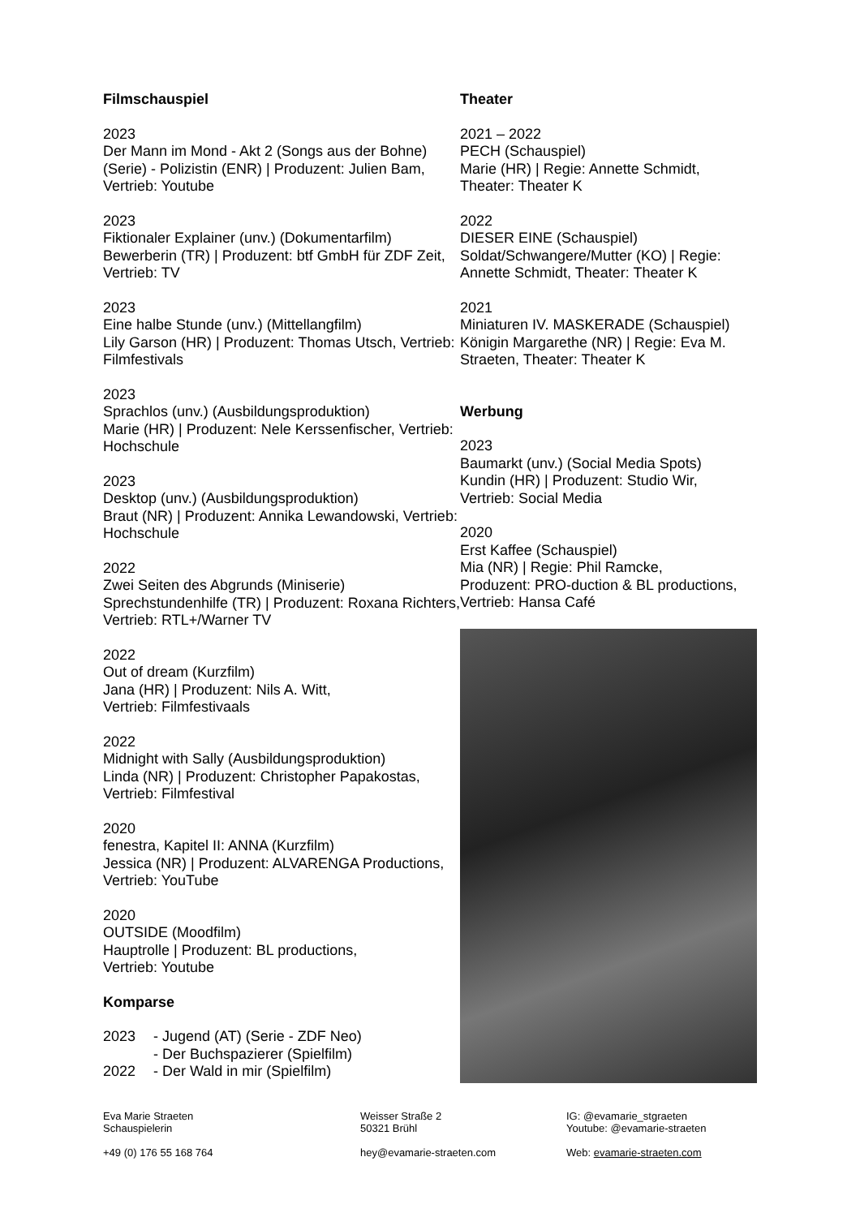Filmschauspiel
2023
Der Mann im Mond - Akt 2 (Songs aus der Bohne) (Serie) - Polizistin (ENR) | Produzent: Julien Bam, Vertrieb: Youtube
2023
Fiktionaler Explainer (unv.) (Dokumentarfilm) Bewerberin (TR) | Produzent: btf GmbH für ZDF Zeit, Vertrieb: TV
2023
Eine halbe Stunde (unv.) (Mittellangfilm)
Lily Garson (HR) | Produzent: Thomas Utsch, Vertrieb: Filmfestivals
2023
Sprachlos (unv.) (Ausbildungsproduktion)
Marie (HR) | Produzent: Nele Kerssenfischer, Vertrieb: Hochschule
2023
Desktop (unv.) (Ausbildungsproduktion)
Braut (NR) | Produzent: Annika Lewandowski, Vertrieb: Hochschule
2022
Zwei Seiten des Abgrunds (Miniserie)
Sprechstundenhilfe (TR) | Produzent: Roxana Richters, Vertrieb: RTL+/Warner TV
2022
Out of dream (Kurzfilm)
Jana (HR) | Produzent: Nils A. Witt,
Vertrieb: Filmfestivaals
2022
Midnight with Sally (Ausbildungsproduktion)
Linda (NR) | Produzent: Christopher Papakostas, Vertrieb: Filmfestival
2020
fenestra, Kapitel II: ANNA (Kurzfilm)
Jessica (NR) | Produzent: ALVARENGA Productions, Vertrieb: YouTube
2020
OUTSIDE (Moodfilm)
Hauptrolle | Produzent: BL productions,
Vertrieb: Youtube
Komparse
2023 - Jugend (AT) (Serie - ZDF Neo) - Der Buchspazierer (Spielfilm) 2022 - Der Wald in mir (Spielfilm)
Theater
2021 – 2022
PECH (Schauspiel)
Marie (HR) | Regie: Annette Schmidt,
Theater: Theater K
2022
DIESER EINE (Schauspiel)
Soldat/Schwangere/Mutter (KO) | Regie: Annette Schmidt, Theater: Theater K
2021
Miniaturen IV. MASKERADE (Schauspiel)
Königin Margarethe (NR) | Regie: Eva M. Straeten, Theater: Theater K
Werbung
2023
Baumarkt (unv.) (Social Media Spots)
Kundin (HR) | Produzent: Studio Wir,
Vertrieb: Social Media
2020
Erst Kaffee (Schauspiel)
Mia (NR) | Regie: Phil Ramcke,
Produzent: PRO-duction & BL productions, Vertrieb: Hansa Café
Eva Marie Straeten
Schauspielerin
+49 (0) 176 55 168 764
Weisser Straße 2
50321 Brühl
hey@evamarie-straeten.com
IG: @evamarie_stgraeten
Youtube: @evamarie-straeten
Web: evamarie-straeten.com